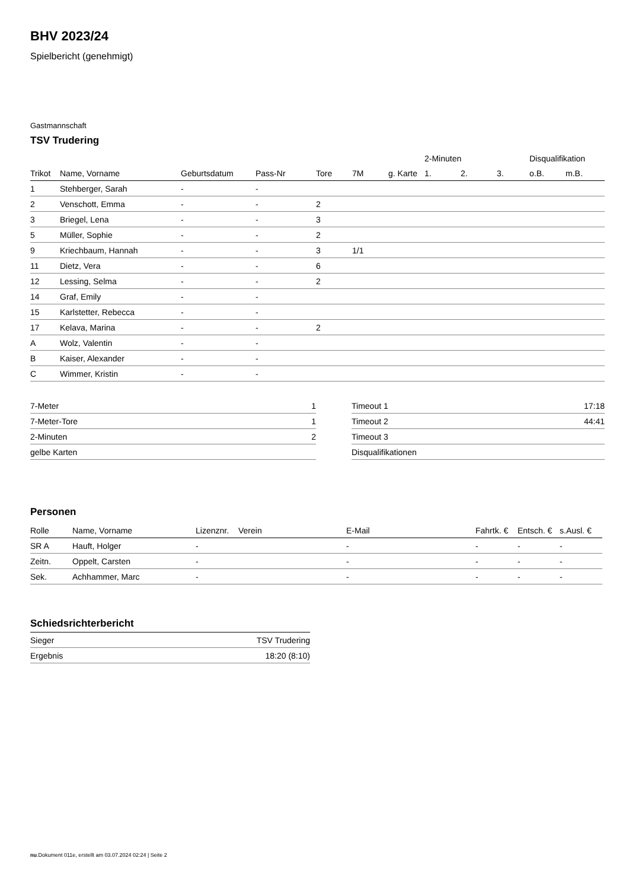BHV 2023/24
Spielbericht (genehmigt)
Gastmannschaft
TSV Trudering
| | | | | | | | 2-Minuten | | | Disqualifikation | |
| --- | --- | --- | --- | --- | --- | --- | --- | --- | --- | --- | --- |
| Trikot | Name, Vorname | Geburtsdatum | Pass-Nr | Tore | 7M | g. Karte | 1. | 2. | 3. | o.B. | m.B. |
| 1 | Stehberger, Sarah | - | - | | | | | | | | |
| 2 | Venschott, Emma | - | - | 2 | | | | | | | |
| 3 | Briegel, Lena | - | - | 3 | | | | | | | |
| 5 | Müller, Sophie | - | - | 2 | | | | | | | |
| 9 | Kriechbaum, Hannah | - | - | 3 | 1/1 | | | | | | |
| 11 | Dietz, Vera | - | - | 6 | | | | | | | |
| 12 | Lessing, Selma | - | - | 2 | | | | | | | |
| 14 | Graf, Emily | - | - | | | | | | | | |
| 15 | Karlstetter, Rebecca | - | - | | | | | | | | |
| 17 | Kelava, Marina | - | - | 2 | | | | | | | |
| A | Wolz, Valentin | - | - | | | | | | | | |
| B | Kaiser, Alexander | - | - | | | | | | | | |
| C | Wimmer, Kristin | - | - | | | | | | | | |
| 7-Meter | 1 |
| 7-Meter-Tore | 1 |
| 2-Minuten | 2 |
| gelbe Karten | |
| Timeout 1 | 17:18 |
| Timeout 2 | 44:41 |
| Timeout 3 | |
| Disqualifikationen | |
Personen
| Rolle | Name, Vorname | Lizenznr. | Verein | E-Mail | Fahrtk. € | Entsch. € | s.Ausl. € |
| --- | --- | --- | --- | --- | --- | --- | --- |
| SR A | Hauft, Holger | - | | - | - | - | - |
| Zeitn. | Oppelt, Carsten | - | | - | - | - | - |
| Sek. | Achhammer, Marc | - | | - | - | - | - |
Schiedsrichterbericht
| Sieger | TSV Trudering |
| Ergebnis | 18:20 (8:10) |
nu.Dokument 011e, erstellt am 03.07.2024 02:24 | Seite 2